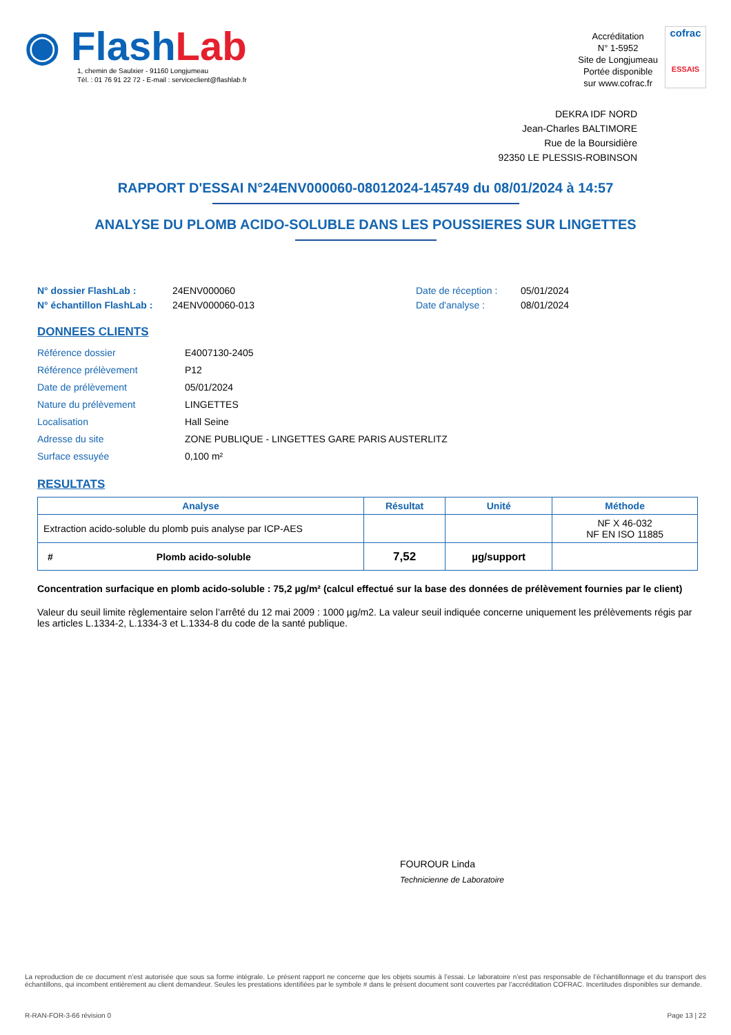◉ Flash Lab
1, chemin de Saulxier - 91160 Longjumeau
Tél. : 01 76 91 22 72 - E-mail : serviceclient@flashlab.fr
Accréditation
N° 1-5952
Site de Longjumeau
Portée disponible
sur www.cofrac.fr
cofrac
ESSAIS
DEKRA IDF NORD
Jean-Charles BALTIMORE
Rue de la Boursidière
92350 LE PLESSIS-ROBINSON
RAPPORT D'ESSAI N°24ENV000060-08012024-145749 du 08/01/2024 à 14:57
ANALYSE DU PLOMB ACIDO-SOLUBLE DANS LES POUSSIERES SUR LINGETTES
N° dossier FlashLab : 24ENV000060 Date de réception : 05/01/2024 N° échantillon FlashLab : 24ENV000060-013 Date d'analyse : 08/01/2024
DONNEES CLIENTS
Référence dossier E4007130-2405 Référence prélèvement P12 Date de prélèvement 05/01/2024 Nature du prélèvement LINGETTES Localisation Hall Seine Adresse du site ZONE PUBLIQUE - LINGETTES GARE PARIS AUSTERLITZ Surface essuyée 0,100 m²
RESULTATS
| Analyse | Résultat | Unité | Méthode |
| --- | --- | --- | --- |
| Extraction acido-soluble du plomb puis analyse par ICP-AES | | | NF X 46-032 NF EN ISO 11885 |
| # Plomb acido-soluble | 7,52 | µg/support | |
Concentration surfacique en plomb acido-soluble : 75,2 µg/m² (calcul effectué sur la base des données de prélèvement fournies par le client)
Valeur du seuil limite règlementaire selon l’arrêté du 12 mai 2009 : 1000 µg/m2. La valeur seuil indiquée concerne uniquement les prélèvements régis par les articles L.1334-2, L.1334-3 et L.1334-8 du code de la santé publique.
FOUROUR Linda
Technicienne de Laboratoire
La reproduction de ce document n’est autorisée que sous sa forme intégrale. Le présent rapport ne concerne que les objets soumis à l’essai. Le laboratoire n’est pas responsable de l’échantillonnage et du transport des échantillons, qui incombent entièrement au client demandeur. Seules les prestations identifiées par le symbole # dans le présent document sont couvertes par l’accréditation COFRAC. Incertitudes disponibles sur demande.
R-RAN-FOR-3-66 révision 0 Page 13 | 22